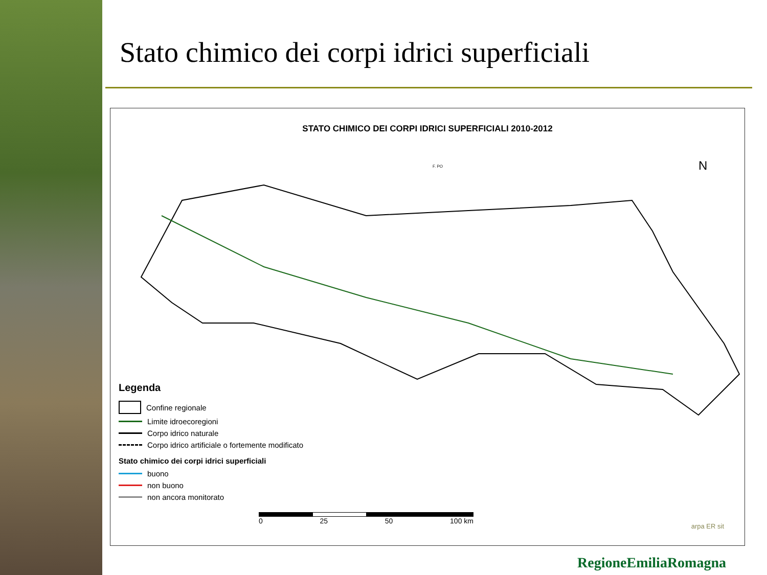Stato chimico dei corpi idrici superficiali
STATO CHIMICO DEI CORPI IDRICI SUPERFICIALI 2010-2012
N
F. PO
Legenda
Confine regionale
Limite idroecoregioni
Corpo idrico naturale
Corpo idrico artificiale o fortemente modificato
Stato chimico dei corpi idrici superficiali
buono
non buono
non ancora monitorato
0 25 50 100 km
arpa ER sit
RegioneEmiliaRomagna